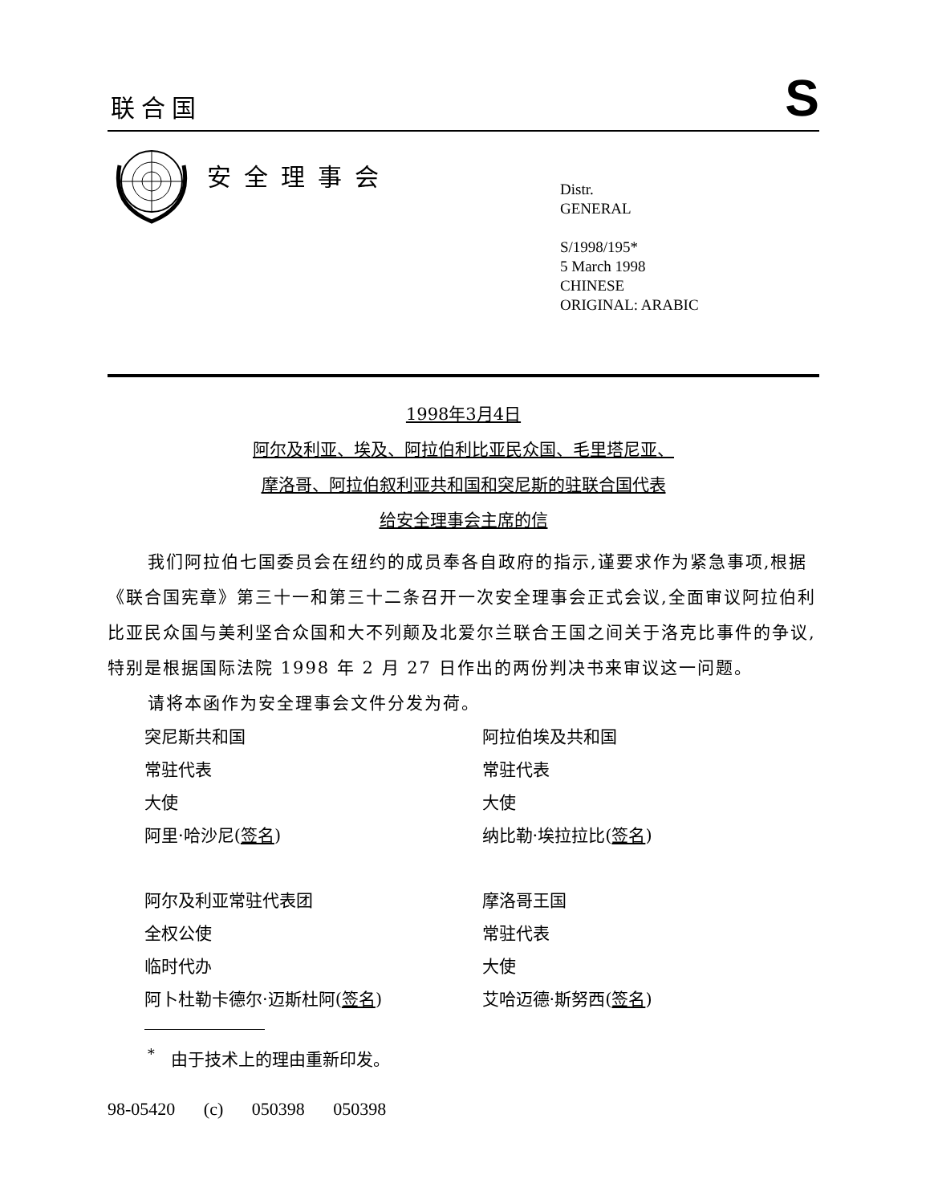联合国
S
安全理事会
Distr.
GENERAL
S/1998/195*
5 March 1998
CHINESE
ORIGINAL: ARABIC
1998年3月4日
阿尔及利亚、埃及、阿拉伯利比亚民众国、毛里塔尼亚、
摩洛哥、阿拉伯叙利亚共和国和突尼斯的驻联合国代表
给安全理事会主席的信
我们阿拉伯七国委员会在纽约的成员奉各自政府的指示,谨要求作为紧急事项,根据《联合国宪章》第三十一和第三十二条召开一次安全理事会正式会议,全面审议阿拉伯利比亚民众国与美利坚合众国和大不列颠及北爱尔兰联合王国之间关于洛克比事件的争议,特别是根据国际法院 1998 年 2 月 27 日作出的两份判决书来审议这一问题。
请将本函作为安全理事会文件分发为荷。
突尼斯共和国
常驻代表
大使
阿里·哈沙尼(签名)
阿拉伯埃及共和国
常驻代表
大使
纳比勒·埃拉拉比(签名)
阿尔及利亚常驻代表团
全权公使
临时代办
阿卜杜勒卡德尔·迈斯杜阿(签名)
摩洛哥王国
常驻代表
大使
艾哈迈德·斯努西(签名)
<sup>*</sup> 由于技术上的理由重新印发。
98-05420 (c) 050398 050398